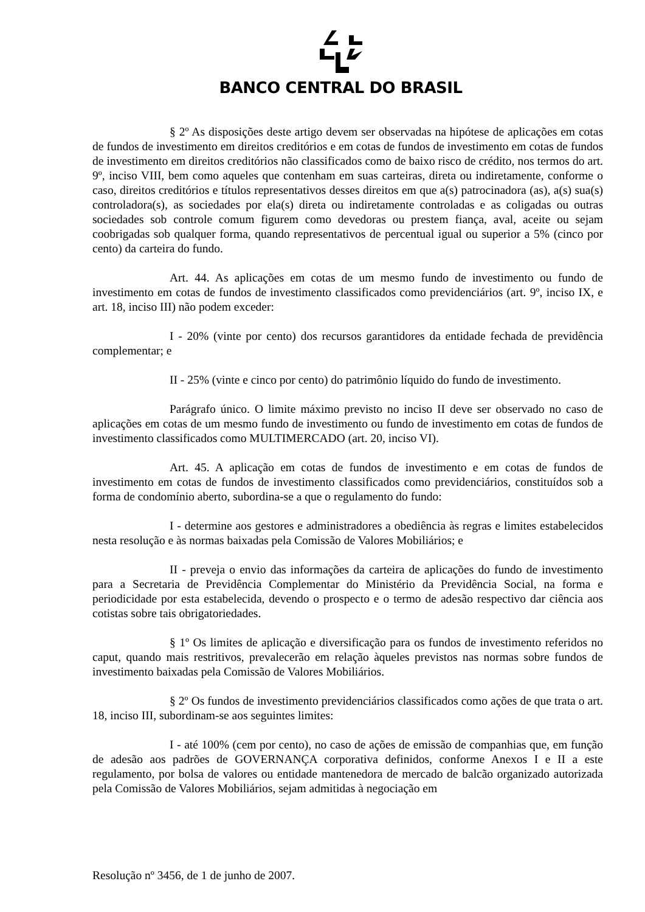BANCO CENTRAL DO BRASIL
§ 2º As disposições deste artigo devem ser observadas na hipótese de aplicações em cotas de fundos de investimento em direitos creditórios e em cotas de fundos de investimento em cotas de fundos de investimento em direitos creditórios não classificados como de baixo risco de crédito, nos termos do art. 9º, inciso VIII, bem como aqueles que contenham em suas carteiras, direta ou indiretamente, conforme o caso, direitos creditórios e títulos representativos desses direitos em que a(s) patrocinadora (as), a(s) sua(s) controladora(s), as sociedades por ela(s) direta ou indiretamente controladas e as coligadas ou outras sociedades sob controle comum figurem como devedoras ou prestem fiança, aval, aceite ou sejam coobrigadas sob qualquer forma, quando representativos de percentual igual ou superior a 5% (cinco por cento) da carteira do fundo.
Art. 44. As aplicações em cotas de um mesmo fundo de investimento ou fundo de investimento em cotas de fundos de investimento classificados como previdenciários (art. 9º, inciso IX, e art. 18, inciso III) não podem exceder:
I - 20% (vinte por cento) dos recursos garantidores da entidade fechada de previdência complementar; e
II - 25% (vinte e cinco por cento) do patrimônio líquido do fundo de investimento.
Parágrafo único. O limite máximo previsto no inciso II deve ser observado no caso de aplicações em cotas de um mesmo fundo de investimento ou fundo de investimento em cotas de fundos de investimento classificados como MULTIMERCADO (art. 20, inciso VI).
Art. 45. A aplicação em cotas de fundos de investimento e em cotas de fundos de investimento em cotas de fundos de investimento classificados como previdenciários, constituídos sob a forma de condomínio aberto, subordina-se a que o regulamento do fundo:
I - determine aos gestores e administradores a obediência às regras e limites estabelecidos nesta resolução e às normas baixadas pela Comissão de Valores Mobiliários; e
II - preveja o envio das informações da carteira de aplicações do fundo de investimento para a Secretaria de Previdência Complementar do Ministério da Previdência Social, na forma e periodicidade por esta estabelecida, devendo o prospecto e o termo de adesão respectivo dar ciência aos cotistas sobre tais obrigatoriedades.
§ 1º Os limites de aplicação e diversificação para os fundos de investimento referidos no caput, quando mais restritivos, prevalecerão em relação àqueles previstos nas normas sobre fundos de investimento baixadas pela Comissão de Valores Mobiliários.
§ 2º Os fundos de investimento previdenciários classificados como ações de que trata o art. 18, inciso III, subordinam-se aos seguintes limites:
I - até 100% (cem por cento), no caso de ações de emissão de companhias que, em função de adesão aos padrões de GOVERNANÇA corporativa definidos, conforme Anexos I e II a este regulamento, por bolsa de valores ou entidade mantenedora de mercado de balcão organizado autorizada pela Comissão de Valores Mobiliários, sejam admitidas à negociação em
Resolução nº 3456, de 1 de junho de 2007.